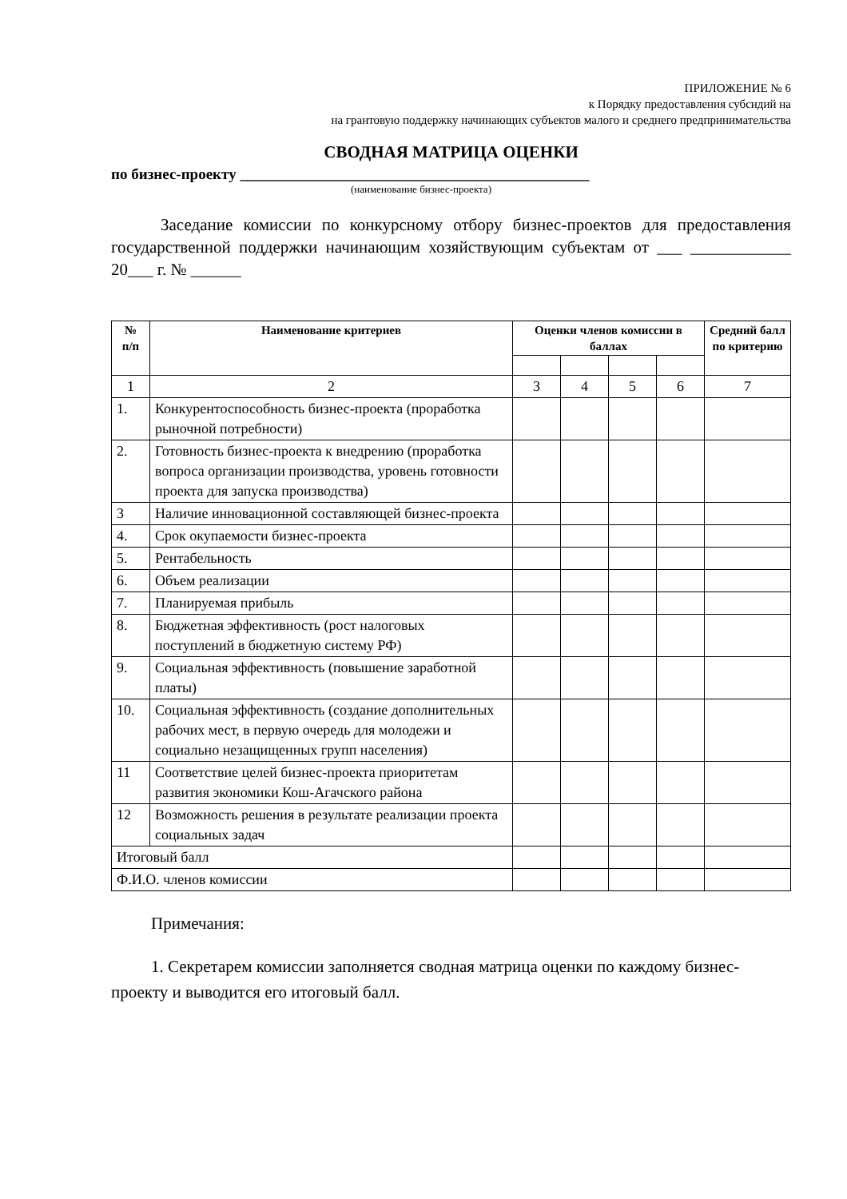ПРИЛОЖЕНИЕ № 6
к Порядку предоставления субсидий на
на грантовую поддержку начинающих субъектов малого и среднего предпринимательства
СВОДНАЯ МАТРИЦА ОЦЕНКИ
по бизнес-проекту ______________________________________________
(наименование бизнес-проекта)
Заседание комиссии по конкурсному отбору бизнес-проектов для предоставления государственной поддержки начинающим хозяйствующим субъектам от ___ ____________ 20___ г. № ______
| № п/п | Наименование критериев | Оценки членов комиссии в баллах | | | | Средний балл по критерию |
| --- | --- | --- | --- | --- | --- | --- |
| 1 | 2 | 3 | 4 | 5 | 6 | 7 |
| 1. | Конкурентоспособность бизнес-проекта (проработка рыночной потребности) | | | | | |
| 2. | Готовность бизнес-проекта к внедрению (проработка вопроса организации производства, уровень готовности проекта для запуска производства) | | | | | |
| 3 | Наличие инновационной составляющей бизнес-проекта | | | | | |
| 4. | Срок окупаемости бизнес-проекта | | | | | |
| 5. | Рентабельность | | | | | |
| 6. | Объем реализации | | | | | |
| 7. | Планируемая прибыль | | | | | |
| 8. | Бюджетная эффективность (рост налоговых поступлений в бюджетную систему РФ) | | | | | |
| 9. | Социальная эффективность (повышение заработной платы) | | | | | |
| 10. | Социальная эффективность (создание дополнительных рабочих мест, в первую очередь для молодежи и социально незащищенных групп населения) | | | | | |
| 11 | Соответствие целей бизнес-проекта приоритетам развития экономики Кош-Агачского района | | | | | |
| 12 | Возможность решения в результате реализации проекта социальных задач | | | | | |
| Итоговый балл | | | | | | |
| Ф.И.О. членов комиссии | | | | | | |
Примечания:
1. Секретарем комиссии заполняется сводная матрица оценки по каждому бизнес-проекту и выводится его итоговый балл.